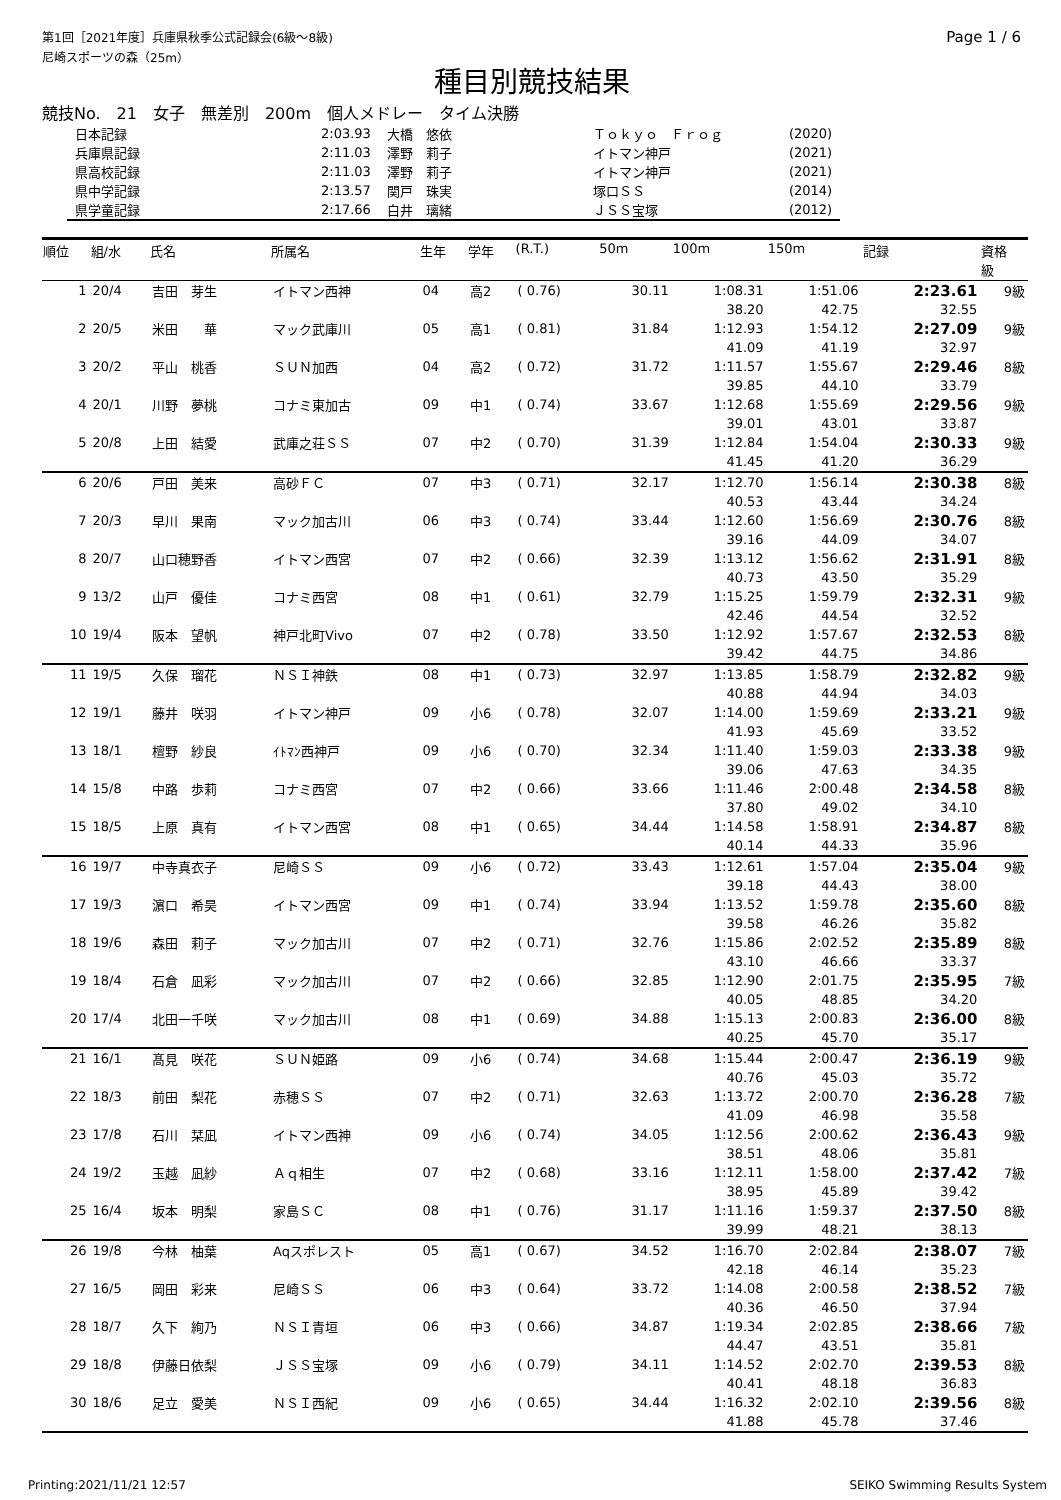第1回［2021年度］兵庫県秋季公式記録会(6級～8級)
尼崎スポーツの森（25m）
Page 1 / 6
種目別競技結果
競技No.　21　女子　無差別　200m　個人メドレー　タイム決勝
| 日本記録 | 2:03.93 | 大橋 悠依 | Ｔｏｋｙｏ Ｆｒｏｇ | (2020) |
| 兵庫県記録 | 2:11.03 | 澤野 莉子 | イトマン神戸 | (2021) |
| 県高校記録 | 2:11.03 | 澤野 莉子 | イトマン神戸 | (2021) |
| 県中学記録 | 2:13.57 | 関戸 珠実 | 塚口ＳＳ | (2014) |
| 県学童記録 | 2:17.66 | 白井 璃緒 | ＪＳＳ宝塚 | (2012) |
| 順位 | 組/水 | 氏名 | 所属名 | 生年 | 学年 | (R.T.) | 50m | 100m | 150m | 記録 | 資格 級 |
| --- | --- | --- | --- | --- | --- | --- | --- | --- | --- | --- | --- |
| 1 | 20/4 | 吉田 芽生 | イトマン西神 | 04 | 高2 | ( 0.76) | 30.11 | 1:08.31 | 1:51.06 | 2:23.61 | 9級 |
| | | | | | | | | 38.20 | 42.75 | 32.55 | |
| 2 | 20/5 | 米田 華 | マック武庫川 | 05 | 高1 | ( 0.81) | 31.84 | 1:12.93 | 1:54.12 | 2:27.09 | 9級 |
| | | | | | | | | 41.09 | 41.19 | 32.97 | |
| 3 | 20/2 | 平山 桃香 | ＳＵＮ加西 | 04 | 高2 | ( 0.72) | 31.72 | 1:11.57 | 1:55.67 | 2:29.46 | 8級 |
| | | | | | | | | 39.85 | 44.10 | 33.79 | |
| 4 | 20/1 | 川野 夢桃 | コナミ東加古 | 09 | 中1 | ( 0.74) | 33.67 | 1:12.68 | 1:55.69 | 2:29.56 | 9級 |
| | | | | | | | | 39.01 | 43.01 | 33.87 | |
| 5 | 20/8 | 上田 結愛 | 武庫之荘ＳＳ | 07 | 中2 | ( 0.70) | 31.39 | 1:12.84 | 1:54.04 | 2:30.33 | 9級 |
| | | | | | | | | 41.45 | 41.20 | 36.29 | |
| 6 | 20/6 | 戸田 美来 | 高砂ＦＣ | 07 | 中3 | ( 0.71) | 32.17 | 1:12.70 | 1:56.14 | 2:30.38 | 8級 |
| | | | | | | | | 40.53 | 43.44 | 34.24 | |
| 7 | 20/3 | 早川 果南 | マック加古川 | 06 | 中3 | ( 0.74) | 33.44 | 1:12.60 | 1:56.69 | 2:30.76 | 8級 |
| | | | | | | | | 39.16 | 44.09 | 34.07 | |
| 8 | 20/7 | 山口穂野香 | イトマン西宮 | 07 | 中2 | ( 0.66) | 32.39 | 1:13.12 | 1:56.62 | 2:31.91 | 8級 |
| | | | | | | | | 40.73 | 43.50 | 35.29 | |
| 9 | 13/2 | 山戸 優佳 | コナミ西宮 | 08 | 中1 | ( 0.61) | 32.79 | 1:15.25 | 1:59.79 | 2:32.31 | 9級 |
| | | | | | | | | 42.46 | 44.54 | 32.52 | |
| 10 | 19/4 | 阪本 望帆 | 神戸北町Vivo | 07 | 中2 | ( 0.78) | 33.50 | 1:12.92 | 1:57.67 | 2:32.53 | 8級 |
| | | | | | | | | 39.42 | 44.75 | 34.86 | |
| 11 | 19/5 | 久保 瑠花 | ＮＳＩ神鉄 | 08 | 中1 | ( 0.73) | 32.97 | 1:13.85 | 1:58.79 | 2:32.82 | 9級 |
| | | | | | | | | 40.88 | 44.94 | 34.03 | |
| 12 | 19/1 | 藤井 咲羽 | イトマン神戸 | 09 | 小6 | ( 0.78) | 32.07 | 1:14.00 | 1:59.69 | 2:33.21 | 9級 |
| | | | | | | | | 41.93 | 45.69 | 33.52 | |
| 13 | 18/1 | 檀野 紗良 | ｲﾄﾏﾝ西神戸 | 09 | 小6 | ( 0.70) | 32.34 | 1:11.40 | 1:59.03 | 2:33.38 | 9級 |
| | | | | | | | | 39.06 | 47.63 | 34.35 | |
| 14 | 15/8 | 中路 歩莉 | コナミ西宮 | 07 | 中2 | ( 0.66) | 33.66 | 1:11.46 | 2:00.48 | 2:34.58 | 8級 |
| | | | | | | | | 37.80 | 49.02 | 34.10 | |
| 15 | 18/5 | 上原 真有 | イトマン西宮 | 08 | 中1 | ( 0.65) | 34.44 | 1:14.58 | 1:58.91 | 2:34.87 | 8級 |
| | | | | | | | | 40.14 | 44.33 | 35.96 | |
| 16 | 19/7 | 中寺真衣子 | 尼崎ＳＳ | 09 | 小6 | ( 0.72) | 33.43 | 1:12.61 | 1:57.04 | 2:35.04 | 9級 |
| | | | | | | | | 39.18 | 44.43 | 38.00 | |
| 17 | 19/3 | 濵口 希昊 | イトマン西宮 | 09 | 中1 | ( 0.74) | 33.94 | 1:13.52 | 1:59.78 | 2:35.60 | 8級 |
| | | | | | | | | 39.58 | 46.26 | 35.82 | |
| 18 | 19/6 | 森田 莉子 | マック加古川 | 07 | 中2 | ( 0.71) | 32.76 | 1:15.86 | 2:02.52 | 2:35.89 | 8級 |
| | | | | | | | | 43.10 | 46.66 | 33.37 | |
| 19 | 18/4 | 石倉 凪彩 | マック加古川 | 07 | 中2 | ( 0.66) | 32.85 | 1:12.90 | 2:01.75 | 2:35.95 | 7級 |
| | | | | | | | | 40.05 | 48.85 | 34.20 | |
| 20 | 17/4 | 北田一千咲 | マック加古川 | 08 | 中1 | ( 0.69) | 34.88 | 1:15.13 | 2:00.83 | 2:36.00 | 8級 |
| | | | | | | | | 40.25 | 45.70 | 35.17 | |
| 21 | 16/1 | 髙見 咲花 | ＳＵＮ姫路 | 09 | 小6 | ( 0.74) | 34.68 | 1:15.44 | 2:00.47 | 2:36.19 | 9級 |
| | | | | | | | | 40.76 | 45.03 | 35.72 | |
| 22 | 18/3 | 前田 梨花 | 赤穂ＳＳ | 07 | 中2 | ( 0.71) | 32.63 | 1:13.72 | 2:00.70 | 2:36.28 | 7級 |
| | | | | | | | | 41.09 | 46.98 | 35.58 | |
| 23 | 17/8 | 石川 栞凪 | イトマン西神 | 09 | 小6 | ( 0.74) | 34.05 | 1:12.56 | 2:00.62 | 2:36.43 | 9級 |
| | | | | | | | | 38.51 | 48.06 | 35.81 | |
| 24 | 19/2 | 玉越 凪紗 | Ａｑ相生 | 07 | 中2 | ( 0.68) | 33.16 | 1:12.11 | 1:58.00 | 2:37.42 | 7級 |
| | | | | | | | | 38.95 | 45.89 | 39.42 | |
| 25 | 16/4 | 坂本 明梨 | 家島ＳＣ | 08 | 中1 | ( 0.76) | 31.17 | 1:11.16 | 1:59.37 | 2:37.50 | 8級 |
| | | | | | | | | 39.99 | 48.21 | 38.13 | |
| 26 | 19/8 | 今林 柚葉 | Aqスポレスト | 05 | 高1 | ( 0.67) | 34.52 | 1:16.70 | 2:02.84 | 2:38.07 | 7級 |
| | | | | | | | | 42.18 | 46.14 | 35.23 | |
| 27 | 16/5 | 岡田 彩来 | 尼崎ＳＳ | 06 | 中3 | ( 0.64) | 33.72 | 1:14.08 | 2:00.58 | 2:38.52 | 7級 |
| | | | | | | | | 40.36 | 46.50 | 37.94 | |
| 28 | 18/7 | 久下 絢乃 | ＮＳＩ青垣 | 06 | 中3 | ( 0.66) | 34.87 | 1:19.34 | 2:02.85 | 2:38.66 | 7級 |
| | | | | | | | | 44.47 | 43.51 | 35.81 | |
| 29 | 18/8 | 伊藤日依梨 | ＪＳＳ宝塚 | 09 | 小6 | ( 0.79) | 34.11 | 1:14.52 | 2:02.70 | 2:39.53 | 8級 |
| | | | | | | | | 40.41 | 48.18 | 36.83 | |
| 30 | 18/6 | 足立 愛美 | ＮＳＩ西紀 | 09 | 小6 | ( 0.65) | 34.44 | 1:16.32 | 2:02.10 | 2:39.56 | 8級 |
| | | | | | | | | 41.88 | 45.78 | 37.46 | |
Printing:2021/11/21 12:57 SEIKO Swimming Results System